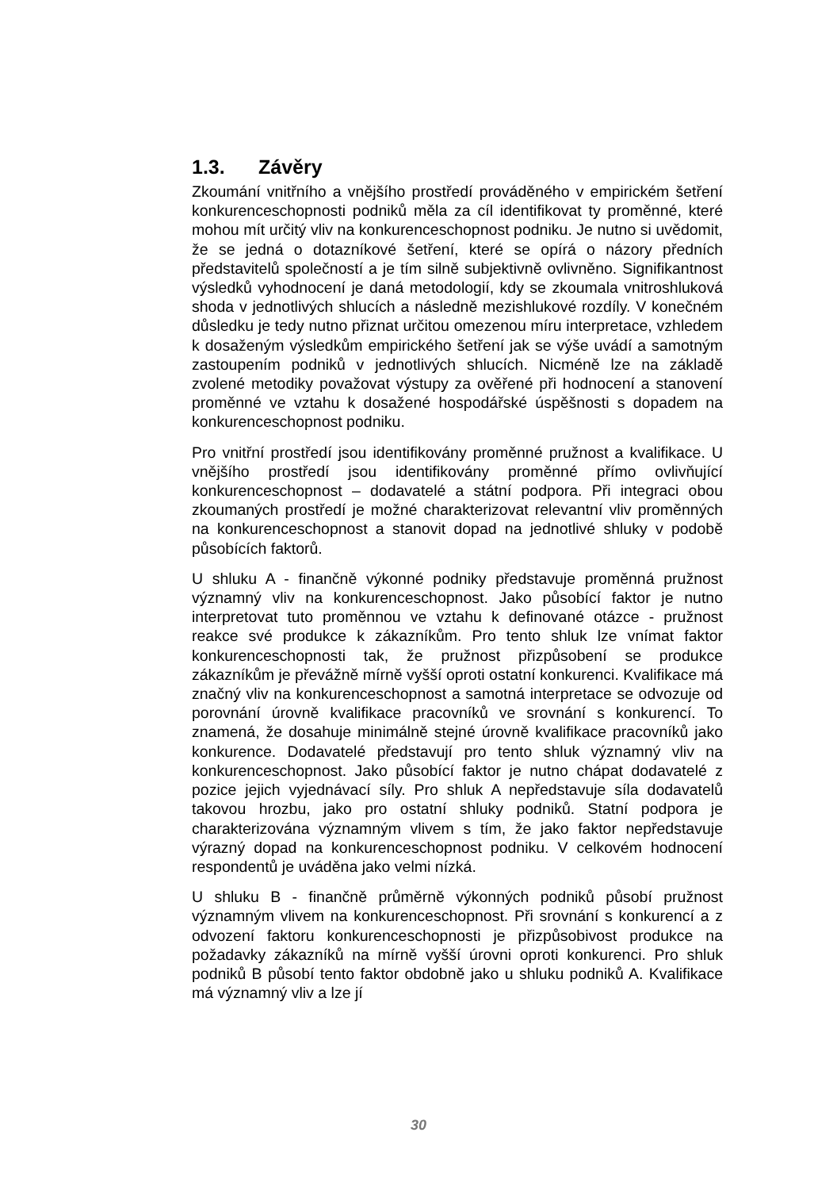1.3. Závěry
Zkoumání vnitřního a vnějšího prostředí prováděného v empirickém šetření konkurenceschopnosti podniků měla za cíl identifikovat ty proměnné, které mohou mít určitý vliv na konkurenceschopnost podniku. Je nutno si uvědomit, že se jedná o dotazníkové šetření, které se opírá o názory předních představitelů společností a je tím silně subjektivně ovlivněno. Signifikantnost výsledků vyhodnocení je daná metodologií, kdy se zkoumala vnitroshluková shoda v jednotlivých shlucích a následně mezishlukové rozdíly. V konečném důsledku je tedy nutno přiznat určitou omezenou míru interpretace, vzhledem k dosaženým výsledkům empirického šetření jak se výše uvádí a samotným zastoupením podniků v jednotlivých shlucích. Nicméně lze na základě zvolené metodiky považovat výstupy za ověřené při hodnocení a stanovení proměnné ve vztahu k dosažené hospodářské úspěšnosti s dopadem na konkurenceschopnost podniku.
Pro vnitřní prostředí jsou identifikovány proměnné pružnost a kvalifikace. U vnějšího prostředí jsou identifikovány proměnné přímo ovlivňující konkurenceschopnost – dodavatelé a státní podpora. Při integraci obou zkoumaných prostředí je možné charakterizovat relevantní vliv proměnných na konkurenceschopnost a stanovit dopad na jednotlivé shluky v podobě působících faktorů.
U shluku A - finančně výkonné podniky představuje proměnná pružnost významný vliv na konkurenceschopnost. Jako působící faktor je nutno interpretovat tuto proměnnou ve vztahu k definované otázce - pružnost reakce své produkce k zákazníkům. Pro tento shluk lze vnímat faktor konkurenceschopnosti tak, že pružnost přizpůsobení se produkce zákazníkům je převážně mírně vyšší oproti ostatní konkurenci. Kvalifikace má značný vliv na konkurenceschopnost a samotná interpretace se odvozuje od porovnání úrovně kvalifikace pracovníků ve srovnání s konkurencí. To znamená, že dosahuje minimálně stejné úrovně kvalifikace pracovníků jako konkurence. Dodavatelé představují pro tento shluk významný vliv na konkurenceschopnost. Jako působící faktor je nutno chápat dodavatelé z pozice jejich vyjednávací síly. Pro shluk A nepředstavuje síla dodavatelů takovou hrozbu, jako pro ostatní shluky podniků. Statní podpora je charakterizována významným vlivem s tím, že jako faktor nepředstavuje výrazný dopad na konkurenceschopnost podniku. V celkovém hodnocení respondentů je uváděna jako velmi nízká.
U shluku B - finančně průměrně výkonných podniků působí pružnost významným vlivem na konkurenceschopnost. Při srovnání s konkurencí a z odvození faktoru konkurenceschopnosti je přizpůsobivost produkce na požadavky zákazníků na mírně vyšší úrovni oproti konkurenci. Pro shluk podniků B působí tento faktor obdobně jako u shluku podniků A. Kvalifikace má významný vliv a lze jí
30